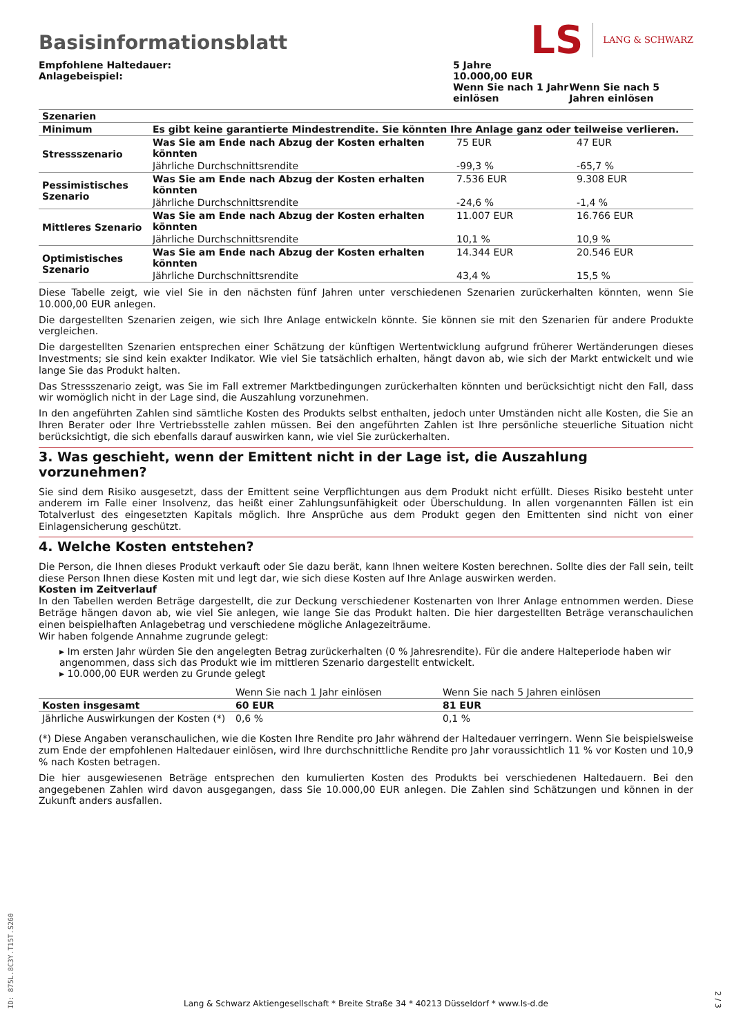Basisinformationsblatt
LS LANG & SCHWARZ
| Empfohlene Haltedauer: Anlagebeispiel: | 5 Jahre 10.000,00 EUR | |
| | Wenn Sie nach 1 Jahr einlösen | Wenn Sie nach 5 Jahren einlösen |
| Szenarien | | | |
| Minimum | Es gibt keine garantierte Mindestrendite. Sie könnten Ihre Anlage ganz oder teilweise verlieren. | | |
| Stressszenario | Was Sie am Ende nach Abzug der Kosten erhalten könnten | 75 EUR | 47 EUR |
| | Jährliche Durchschnittsrendite | -99,3 % | -65,7 % |
| Pessimistisches Szenario | Was Sie am Ende nach Abzug der Kosten erhalten könnten | 7.536 EUR | 9.308 EUR |
| | Jährliche Durchschnittsrendite | -24,6 % | -1,4 % |
| Mittleres Szenario | Was Sie am Ende nach Abzug der Kosten erhalten könnten | 11.007 EUR | 16.766 EUR |
| | Jährliche Durchschnittsrendite | 10,1 % | 10,9 % |
| Optimistisches Szenario | Was Sie am Ende nach Abzug der Kosten erhalten könnten | 14.344 EUR | 20.546 EUR |
| | Jährliche Durchschnittsrendite | 43,4 % | 15,5 % |
Diese Tabelle zeigt, wie viel Sie in den nächsten fünf Jahren unter verschiedenen Szenarien zurückerhalten könnten, wenn Sie 10.000,00 EUR anlegen.
Die dargestellten Szenarien zeigen, wie sich Ihre Anlage entwickeln könnte. Sie können sie mit den Szenarien für andere Produkte vergleichen.
Die dargestellten Szenarien entsprechen einer Schätzung der künftigen Wertentwicklung aufgrund früherer Wertänderungen dieses Investments; sie sind kein exakter Indikator. Wie viel Sie tatsächlich erhalten, hängt davon ab, wie sich der Markt entwickelt und wie lange Sie das Produkt halten.
Das Stressszenario zeigt, was Sie im Fall extremer Marktbedingungen zurückerhalten könnten und berücksichtigt nicht den Fall, dass wir womöglich nicht in der Lage sind, die Auszahlung vorzunehmen.
In den angeführten Zahlen sind sämtliche Kosten des Produkts selbst enthalten, jedoch unter Umständen nicht alle Kosten, die Sie an Ihren Berater oder Ihre Vertriebsstelle zahlen müssen. Bei den angeführten Zahlen ist Ihre persönliche steuerliche Situation nicht berücksichtigt, die sich ebenfalls darauf auswirken kann, wie viel Sie zurückerhalten.
3. Was geschieht, wenn der Emittent nicht in der Lage ist, die Auszahlung vorzunehmen?
Sie sind dem Risiko ausgesetzt, dass der Emittent seine Verpflichtungen aus dem Produkt nicht erfüllt. Dieses Risiko besteht unter anderem im Falle einer Insolvenz, das heißt einer Zahlungsunfähigkeit oder Überschuldung. In allen vorgenannten Fällen ist ein Totalverlust des eingesetzten Kapitals möglich. Ihre Ansprüche aus dem Produkt gegen den Emittenten sind nicht von einer Einlagensicherung geschützt.
4. Welche Kosten entstehen?
Die Person, die Ihnen dieses Produkt verkauft oder Sie dazu berät, kann Ihnen weitere Kosten berechnen. Sollte dies der Fall sein, teilt diese Person Ihnen diese Kosten mit und legt dar, wie sich diese Kosten auf Ihre Anlage auswirken werden.
Kosten im Zeitverlauf
In den Tabellen werden Beträge dargestellt, die zur Deckung verschiedener Kostenarten von Ihrer Anlage entnommen werden. Diese Beträge hängen davon ab, wie viel Sie anlegen, wie lange Sie das Produkt halten. Die hier dargestellten Beträge veranschaulichen einen beispielhaften Anlagebetrag und verschiedene mögliche Anlagezeiträume.
Wir haben folgende Annahme zugrunde gelegt:
▸ Im ersten Jahr würden Sie den angelegten Betrag zurückerhalten (0 % Jahresrendite). Für die andere Halteperiode haben wir angenommen, dass sich das Produkt wie im mittleren Szenario dargestellt entwickelt.
▸ 10.000,00 EUR werden zu Grunde gelegt
| | Wenn Sie nach 1 Jahr einlösen | Wenn Sie nach 5 Jahren einlösen |
| Kosten insgesamt | 60 EUR | 81 EUR |
| Jährliche Auswirkungen der Kosten (*) | 0,6 % | 0,1 % |
(*) Diese Angaben veranschaulichen, wie die Kosten Ihre Rendite pro Jahr während der Haltedauer verringern. Wenn Sie beispielsweise zum Ende der empfohlenen Haltedauer einlösen, wird Ihre durchschnittliche Rendite pro Jahr voraussichtlich 11 % vor Kosten und 10,9 % nach Kosten betragen.
Die hier ausgewiesenen Beträge entsprechen den kumulierten Kosten des Produkts bei verschiedenen Haltedauern. Bei den angegebenen Zahlen wird davon ausgegangen, dass Sie 10.000,00 EUR anlegen. Die Zahlen sind Schätzungen und können in der Zukunft anders ausfallen.
ID: 875L.8C3Y.T15T.S260
Lang & Schwarz Aktiengesellschaft * Breite Straße 34 * 40213 Düsseldorf * www.ls-d.de
2 / 3